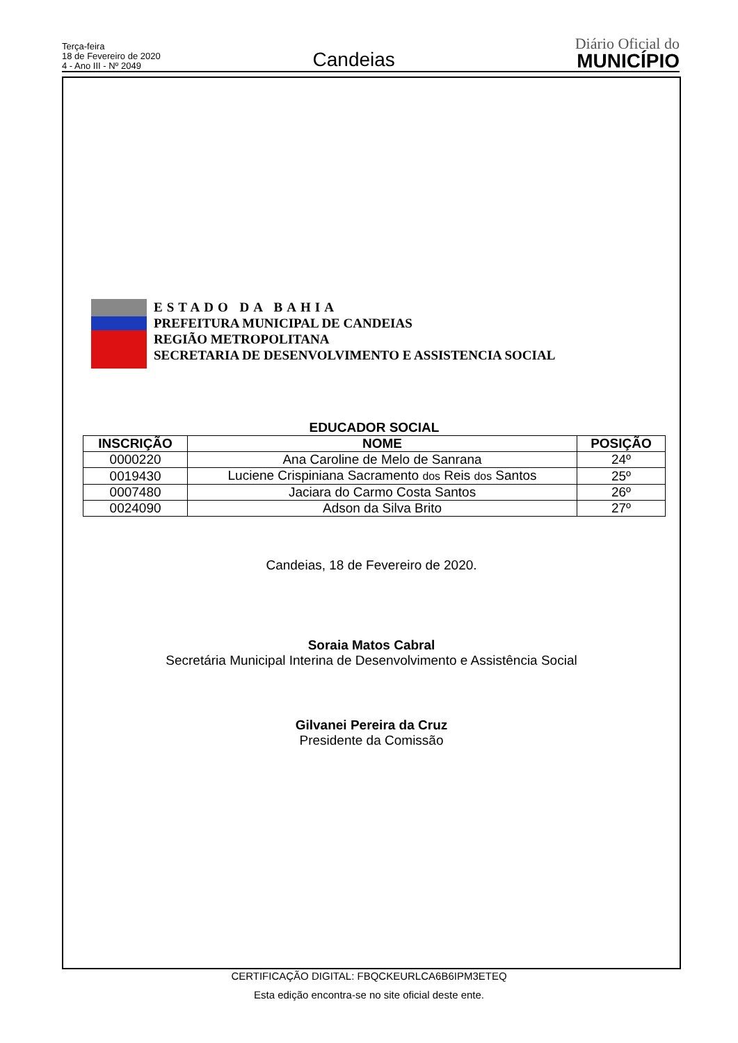Terça-feira
18 de Fevereiro de 2020
4 - Ano III - Nº 2049
Candeias
Diário Oficial do
MUNICÍPIO
ESTADO DA BAHIA
PREFEITURA MUNICIPAL DE CANDEIAS
REGIÃO METROPOLITANA
SECRETARIA DE DESENVOLVIMENTO E ASSISTENCIA SOCIAL
EDUCADOR SOCIAL
| INSCRIÇÃO | NOME | POSIÇÃO |
| --- | --- | --- |
| 0000220 | Ana Caroline de Melo de Sanrana | 24º |
| 0019430 | Luciene Crispiniana Sacramento dos Reis dos Santos | 25º |
| 0007480 | Jaciara do Carmo Costa Santos | 26º |
| 0024090 | Adson da Silva Brito | 27º |
Candeias, 18 de Fevereiro de 2020.
Soraia Matos Cabral
Secretária Municipal Interina de Desenvolvimento e Assistência Social
Gilvanei Pereira da Cruz
Presidente da Comissão
CERTIFICAÇÃO DIGITAL: FBQCKEURLCA6B6IPM3ETEQ
Esta edição encontra-se no site oficial deste ente.